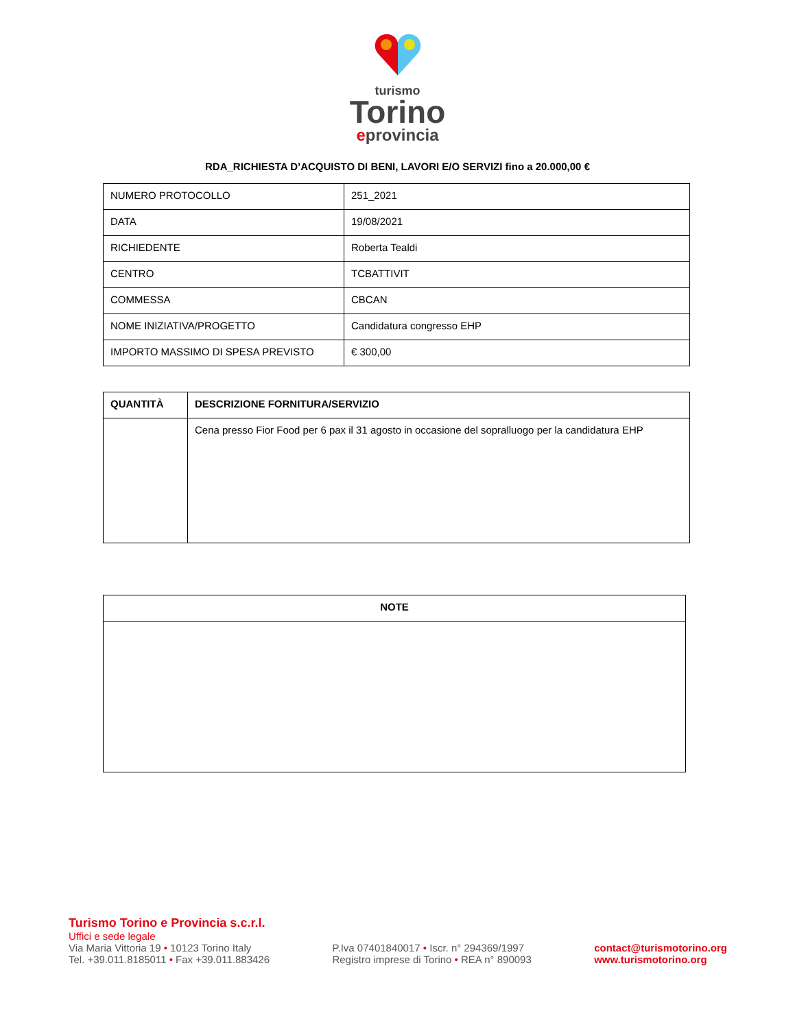turismo
Torino
eprovincia
RDA_RICHIESTA D’ACQUISTO DI BENI, LAVORI E/O SERVIZI fino a 20.000,00 €
| NUMERO PROTOCOLLO | 251_2021 |
| DATA | 19/08/2021 |
| RICHIEDENTE | Roberta Tealdi |
| CENTRO | TCBATTIVIT |
| COMMESSA | CBCAN |
| NOME INIZIATIVA/PROGETTO | Candidatura congresso EHP |
| IMPORTO MASSIMO DI SPESA PREVISTO | € 300,00 |
| QUANTITÀ | DESCRIZIONE FORNITURA/SERVIZIO |
| --- | --- |
| | Cena presso Fior Food per 6 pax il 31 agosto in occasione del sopralluogo per la candidatura EHP |
| NOTE |
| --- |
Turismo Torino e Provincia s.c.r.l.
Uffici e sede legale
Via Maria Vittoria 19 • 10123 Torino Italy
Tel. +39.011.8185011 • Fax +39.011.883426
P.Iva 07401840017 • Iscr. n° 294369/1997
Registro imprese di Torino • REA n° 890093
contact@turismotorino.org
www.turismotorino.org